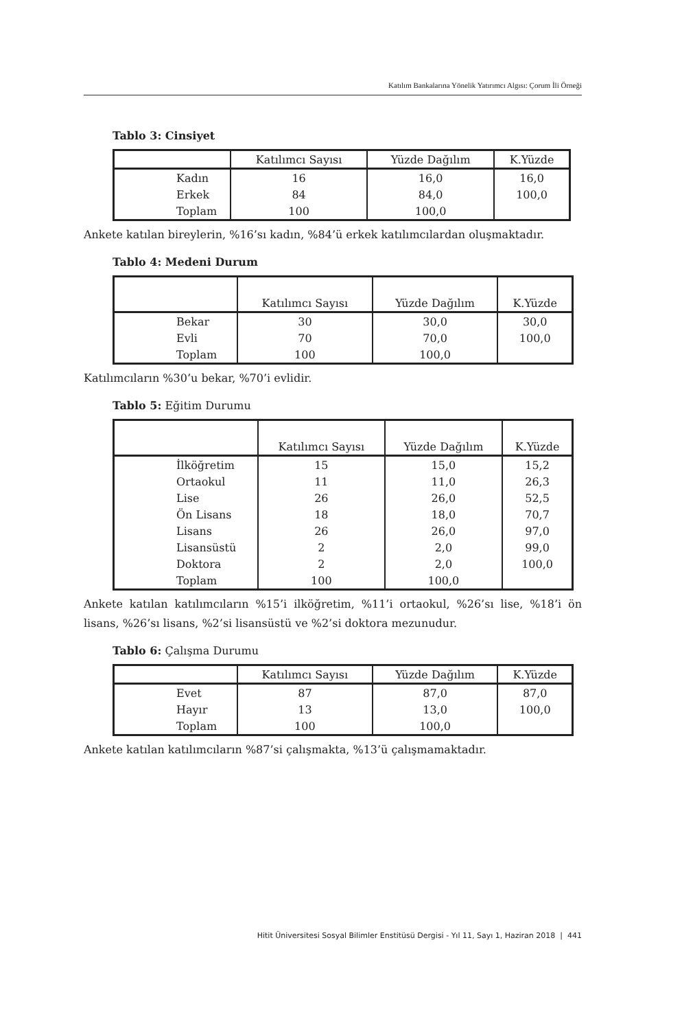Katılım Bankalarına Yönelik Yatırımcı Algısı: Çorum İli Örneği
Tablo 3: Cinsiyet
| | Katılımcı Sayısı | Yüzde Dağılım | K.Yüzde |
| Kadın | 16 | 16,0 | 16,0 |
| Erkek | 84 | 84,0 | 100,0 |
| Toplam | 100 | 100,0 | |
Ankete katılan bireylerin, %16’sı kadın, %84’ü erkek katılımcılardan oluşmaktadır.
Tablo 4: Medeni Durum
| | Katılımcı Sayısı | Yüzde Dağılım | K.Yüzde |
| Bekar | 30 | 30,0 | 30,0 |
| Evli | 70 | 70,0 | 100,0 |
| Toplam | 100 | 100,0 | |
Katılımcıların %30’u bekar, %70’i evlidir.
Tablo 5: Eğitim Durumu
| | Katılımcı Sayısı | Yüzde Dağılım | K.Yüzde |
| İlköğretim | 15 | 15,0 | 15,2 |
| Ortaokul | 11 | 11,0 | 26,3 |
| Lise | 26 | 26,0 | 52,5 |
| Ön Lisans | 18 | 18,0 | 70,7 |
| Lisans | 26 | 26,0 | 97,0 |
| Lisansüstü | 2 | 2,0 | 99,0 |
| Doktora | 2 | 2,0 | 100,0 |
| Toplam | 100 | 100,0 | |
Ankete katılan katılımcıların %15’i ilköğretim, %11’i ortaokul, %26’sı lise, %18’i ön lisans, %26’sı lisans, %2’si lisansüstü ve %2’si doktora mezunudur.
Tablo 6: Çalışma Durumu
| | Katılımcı Sayısı | Yüzde Dağılım | K.Yüzde |
| Evet | 87 | 87,0 | 87,0 |
| Hayır | 13 | 13,0 | 100,0 |
| Toplam | 100 | 100,0 | |
Ankete katılan katılımcıların %87’si çalışmakta, %13’ü çalışmamaktadır.
Hitit Üniversitesi Sosyal Bilimler Enstitüsü Dergisi - Yıl 11, Sayı 1, Haziran 2018 | 441